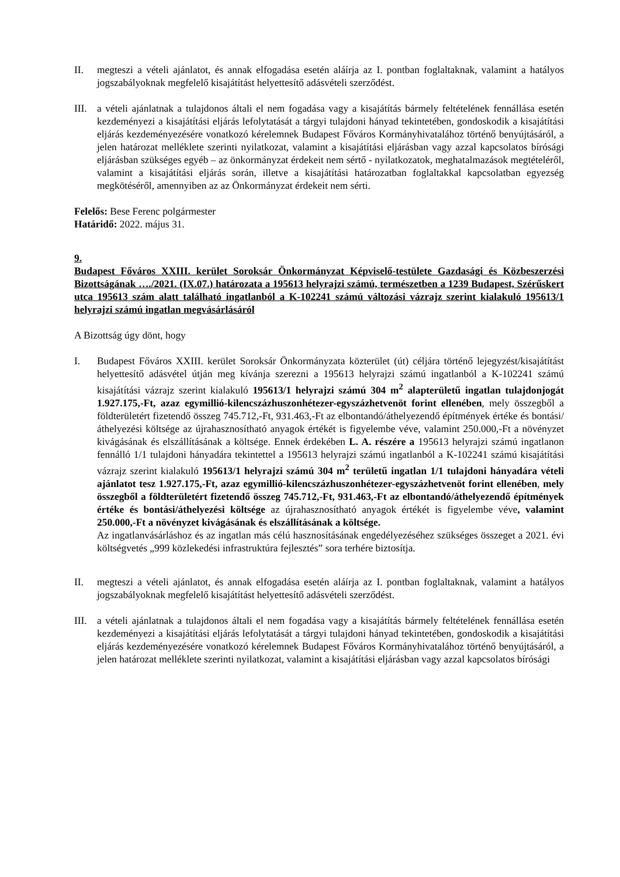II. megteszi a vételi ajánlatot, és annak elfogadása esetén aláírja az I. pontban foglaltaknak, valamint a hatályos jogszabályoknak megfelelő kisajátítást helyettesítő adásvételi szerződést.
III.
a vételi ajánlatnak a tulajdonos általi el nem fogadása vagy a kisajátítás bármely feltételének fennállása esetén kezdeményezi a kisajátítási eljárás lefolytatását a tárgyi tulajdoni hányad tekintetében, gondoskodik a kisajátítási eljárás kezdeményezésére vonatkozó kérelemnek Budapest Főváros Kormányhivatalához történő benyújtásáról, a jelen határozat melléklete szerinti nyilatkozat, valamint a kisajátítási eljárásban vagy azzal kapcsolatos bírósági eljárásban szükséges egyéb – az önkormányzat érdekeit nem sértő - nyilatkozatok, meghatalmazások megtételéről, valamint a kisajátítási eljárás során, illetve a kisajátítási határozatban foglaltakkal kapcsolatban egyezség megkötéséről, amennyiben az az Önkormányzat érdekeit nem sérti.
Felelős: Bese Ferenc polgármester
Határidő: 2022. május 31.
9.
Budapest Főváros XXIII. kerület Soroksár Önkormányzat Képviselő-testülete Gazdasági és Közbeszerzési Bizottságának …./2021. (IX.07.) határozata a 195613 helyrajzi számú, természetben a 1239 Budapest, Szérűskert utca 195613 szám alatt található ingatlanból a K-102241 számú változási vázrajz szerint kialakuló 195613/1 helyrajzi számú ingatlan megvásárlásáról
A Bizottság úgy dönt, hogy
I. Budapest Főváros XXIII. kerület Soroksár Önkormányzata közterület (út) céljára történő lejegyzést/kisajátítást helyettesítő adásvétel útján meg kívánja szerezni a 195613 helyrajzi számú ingatlanból a K-102241 számú kisajátítási vázrajz szerint kialakuló 195613/1 helyrajzi számú 304 m<sup>2</sup> alapterületű ingatlan tulajdonjogát 1.927.175,-Ft, azaz egymillió-kilencszázhuszonhétezer-egyszázhetvenöt forint ellenében, mely összegből a földterületért fizetendő összeg 745.712,-Ft, 931.463,-Ft az elbontandó/áthelyezendő építmények értéke és bontási/áthelyezési költsége az újrahasznosítható anyagok értékét is figyelembe véve, valamint 250.000,-Ft a növényzet kivágásának és elszállításának a költsége. Ennek érdekében L. A. részére a 195613 helyrajzi számú ingatlanon fennálló 1/1 tulajdoni hányadára tekintettel a 195613 helyrajzi számú ingatlanból a K-102241 számú kisajátítási vázrajz szerint kialakuló 195613/1 helyrajzi számú 304 m<sup>2</sup> területű ingatlan 1/1 tulajdoni hányadára vételi ajánlatot tesz 1.927.175,-Ft, azaz egymillió-kilencszázhuszonhétezer-egyszázhetvenöt forint ellenében, mely összegből a földterületért fizetendő összeg 745.712,-Ft, 931.463,-Ft az elbontandó/áthelyezendő építmények értéke és bontási/áthelyezési költsége az újrahasznosítható anyagok értékét is figyelembe véve, valamint 250.000,-Ft a növényzet kivágásának és elszállításának a költsége.
Az ingatlanvásárláshoz és az ingatlan más célú hasznosításának engedélyezéséhez szükséges összeget a 2021. évi költségvetés „999 közlekedési infrastruktúra fejlesztés” sora terhére biztosítja.
II. megteszi a vételi ajánlatot, és annak elfogadása esetén aláírja az I. pontban foglaltaknak, valamint a hatályos jogszabályoknak megfelelő kisajátítást helyettesítő adásvételi szerződést.
III.
a vételi ajánlatnak a tulajdonos általi el nem fogadása vagy a kisajátítás bármely feltételének fennállása esetén kezdeményezi a kisajátítási eljárás lefolytatását a tárgyi tulajdoni hányad tekintetében, gondoskodik a kisajátítási eljárás kezdeményezésére vonatkozó kérelemnek Budapest Főváros Kormányhivatalához történő benyújtásáról, a jelen határozat melléklete szerinti nyilatkozat, valamint a kisajátítási eljárásban vagy azzal kapcsolatos bírósági